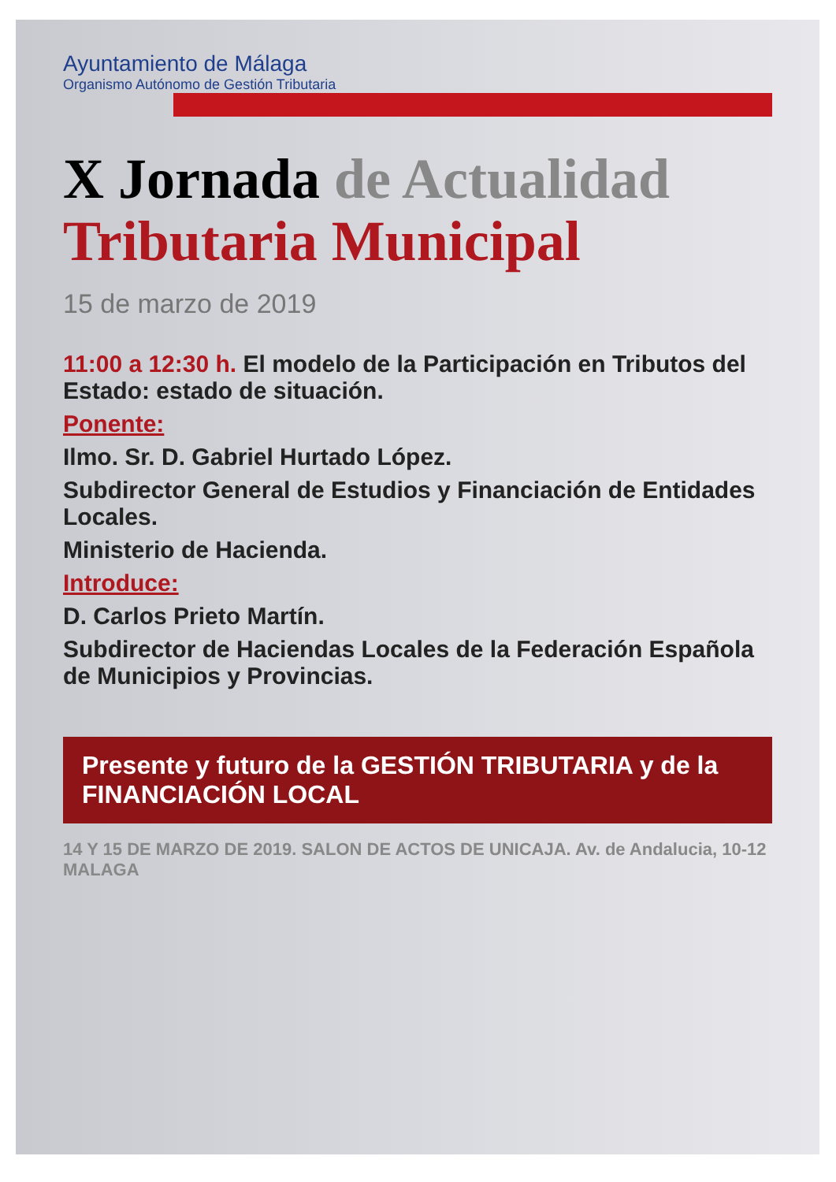Ayuntamiento de Málaga
Organismo Autónomo de Gestión Tributaria
X Jornada de Actualidad
Tributaria Municipal
15 de marzo de 2019
11:00 a 12:30 h. El modelo de la Participación en Tributos del Estado: estado de situación.
Ponente:
Ilmo. Sr. D. Gabriel Hurtado López.
Subdirector General de Estudios y Financiación de Entidades Locales.
Ministerio de Hacienda.
Introduce:
D. Carlos Prieto Martín.
Subdirector de Haciendas Locales de la Federación Española de Municipios y Provincias.
Presente y futuro de la GESTIÓN TRIBUTARIA y de la FINANCIACIÓN LOCAL
14 Y 15 DE MARZO DE 2019. SALON DE ACTOS DE UNICAJA. Av. de Andalucia, 10-12 MALAGA